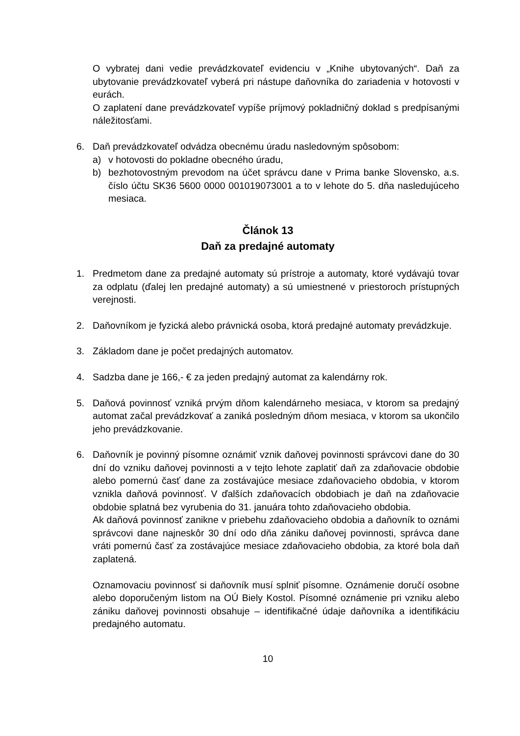O vybratej dani vedie prevádzkovateľ evidenciu v „Knihe ubytovaných“. Daň za ubytovanie prevádzkovateľ vyberá pri nástupe daňovníka do zariadenia v hotovosti v eurách.
O zaplatení dane prevádzkovateľ vypíše príjmový pokladničný doklad s predpísanými náležitosťami.
6. Daň prevádzkovateľ odvádza obecnému úradu nasledovným spôsobom:
a) v hotovosti do pokladne obecného úradu,
b) bezhotovostným prevodom na účet správcu dane v Prima banke Slovensko, a.s. číslo účtu SK36 5600 0000 001019073001 a to v lehote do 5. dňa nasledujúceho mesiaca.
Článok 13
Daň za predajné automaty
1. Predmetom dane za predajné automaty sú prístroje a automaty, ktoré vydávajú tovar za odplatu (ďalej len predajné automaty) a sú umiestnené v priestoroch prístupných verejnosti.
2. Daňovníkom je fyzická alebo právnická osoba, ktorá predajné automaty prevádzkuje.
3. Základom dane je počet predajných automatov.
4. Sadzba dane je 166,- € za jeden predajný automat za kalendárny rok.
5. Daňová povinnosť vzniká prvým dňom kalendárneho mesiaca, v ktorom sa predajný automat začal prevádzkovať a zaniká posledným dňom mesiaca, v ktorom sa ukončilo jeho prevádzkovanie.
6. Daňovník je povinný písomne oznámiť vznik daňovej povinnosti správcovi dane do 30 dní do vzniku daňovej povinnosti a v tejto lehote zaplatiť daň za zdaňovacie obdobie alebo pomernú časť dane za zostávajúce mesiace zdaňovacieho obdobia, v ktorom vznikla daňová povinnosť. V ďalších zdaňovacích obdobiach je daň na zdaňovacie obdobie splatná bez vyrubenia do 31. januára tohto zdaňovacieho obdobia.
Ak daňová povinnosť zanikne v priebehu zdaňovacieho obdobia a daňovník to oznámi správcovi dane najneskôr 30 dní odo dňa zániku daňovej povinnosti, správca dane vráti pomernú časť za zostávajúce mesiace zdaňovacieho obdobia, za ktoré bola daň zaplatená.
Oznamovaciu povinnosť si daňovník musí splniť písomne. Oznámenie doručí osobne alebo doporučeným listom na OÚ Biely Kostol. Písomné oznámenie pri vzniku alebo zániku daňovej povinnosti obsahuje – identifikačné údaje daňovníka a identifikáciu predajného automatu.
10